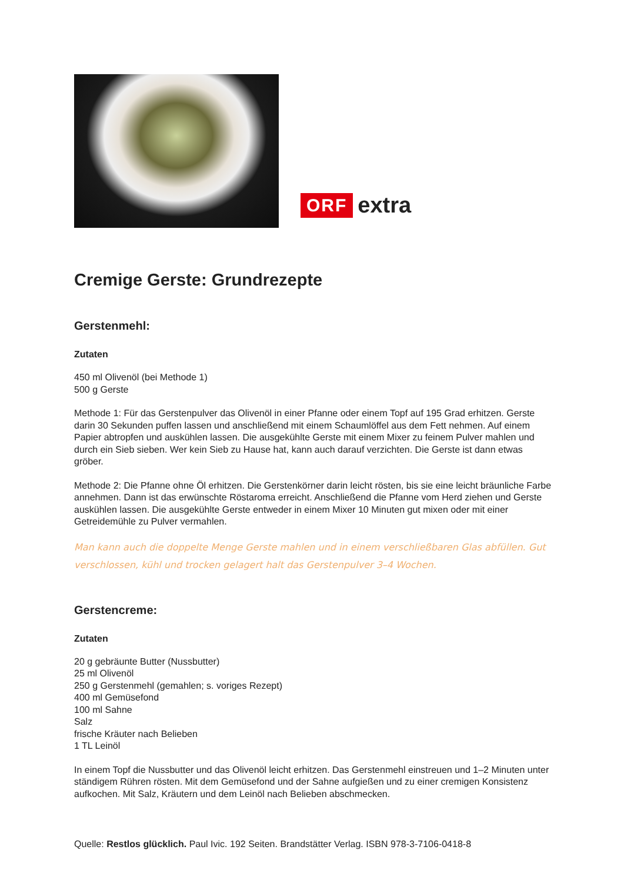ORF extra
Cremige Gerste: Grundrezepte
Gerstenmehl:
Zutaten
450 ml Olivenöl (bei Methode 1)
500 g Gerste
Methode 1: Für das Gerstenpulver das Olivenöl in einer Pfanne oder einem Topf auf 195 Grad erhitzen. Gerste darin 30 Sekunden puffen lassen und anschließend mit einem Schaumlöffel aus dem Fett nehmen. Auf einem Papier abtropfen und auskühlen lassen. Die ausgekühlte Gerste mit einem Mixer zu feinem Pulver mahlen und durch ein Sieb sieben. Wer kein Sieb zu Hause hat, kann auch darauf verzichten. Die Gerste ist dann etwas gröber.
Methode 2: Die Pfanne ohne Öl erhitzen. Die Gerstenkörner darin leicht rösten, bis sie eine leicht bräunliche Farbe annehmen. Dann ist das erwünschte Röstaroma erreicht. Anschließend die Pfanne vom Herd ziehen und Gerste auskühlen lassen. Die ausgekühlte Gerste entweder in einem Mixer 10 Minuten gut mixen oder mit einer Getreidemühle zu Pulver vermahlen.
Man kann auch die doppelte Menge Gerste mahlen und in einem verschließbaren Glas abfüllen. Gut verschlossen, kühl und trocken gelagert halt das Gerstenpulver 3–4 Wochen.
Gerstencreme:
Zutaten
20 g gebräunte Butter (Nussbutter)
25 ml Olivenöl
250 g Gerstenmehl (gemahlen; s. voriges Rezept)
400 ml Gemüsefond
100 ml Sahne
Salz
frische Kräuter nach Belieben
1 TL Leinöl
In einem Topf die Nussbutter und das Olivenöl leicht erhitzen. Das Gerstenmehl einstreuen und 1–2 Minuten unter ständigem Rühren rösten. Mit dem Gemüsefond und der Sahne aufgießen und zu einer cremigen Konsistenz aufkochen. Mit Salz, Kräutern und dem Leinöl nach Belieben abschmecken.
Quelle: Restlos glücklich. Paul Ivic. 192 Seiten. Brandstätter Verlag. ISBN 978-3-7106-0418-8